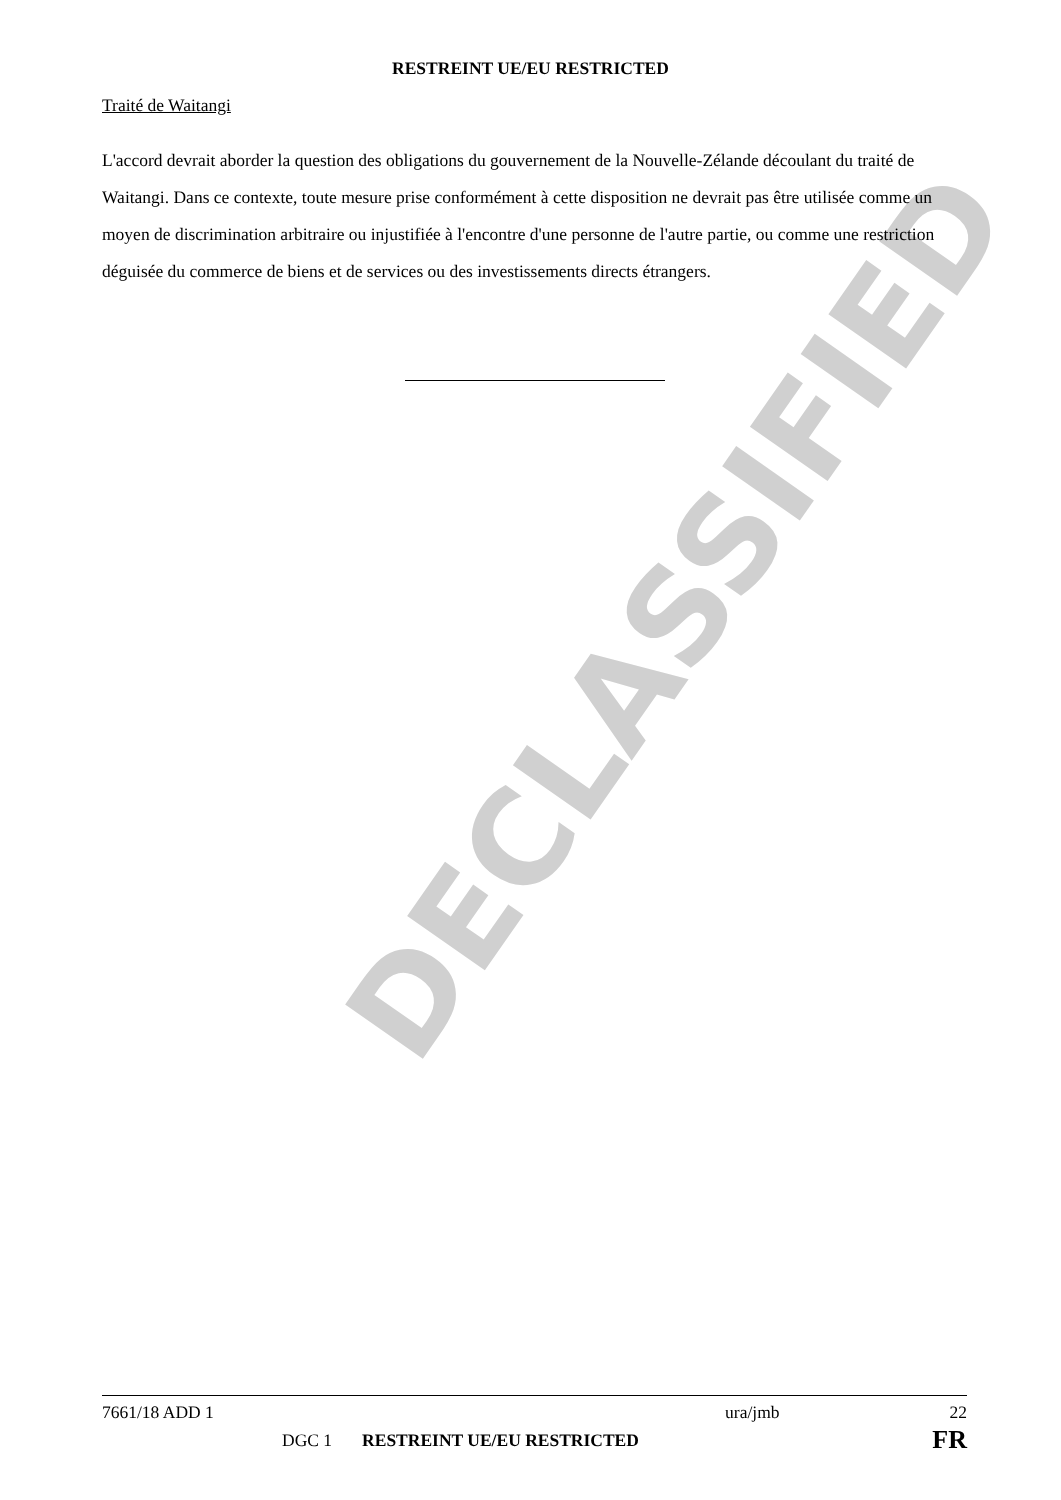DECLASSIFIED
RESTREINT UE/EU RESTRICTED
Traité de Waitangi
L'accord devrait aborder la question des obligations du gouvernement de la Nouvelle-Zélande découlant du traité de Waitangi. Dans ce contexte, toute mesure prise conformément à cette disposition ne devrait pas être utilisée comme un moyen de discrimination arbitraire ou injustifiée à l'encontre d'une personne de l'autre partie, ou comme une restriction déguisée du commerce de biens et de services ou des investissements directs étrangers.
7661/18 ADD 1 ura/jmb 22
DGC 1 RESTREINT UE/EU RESTRICTED FR